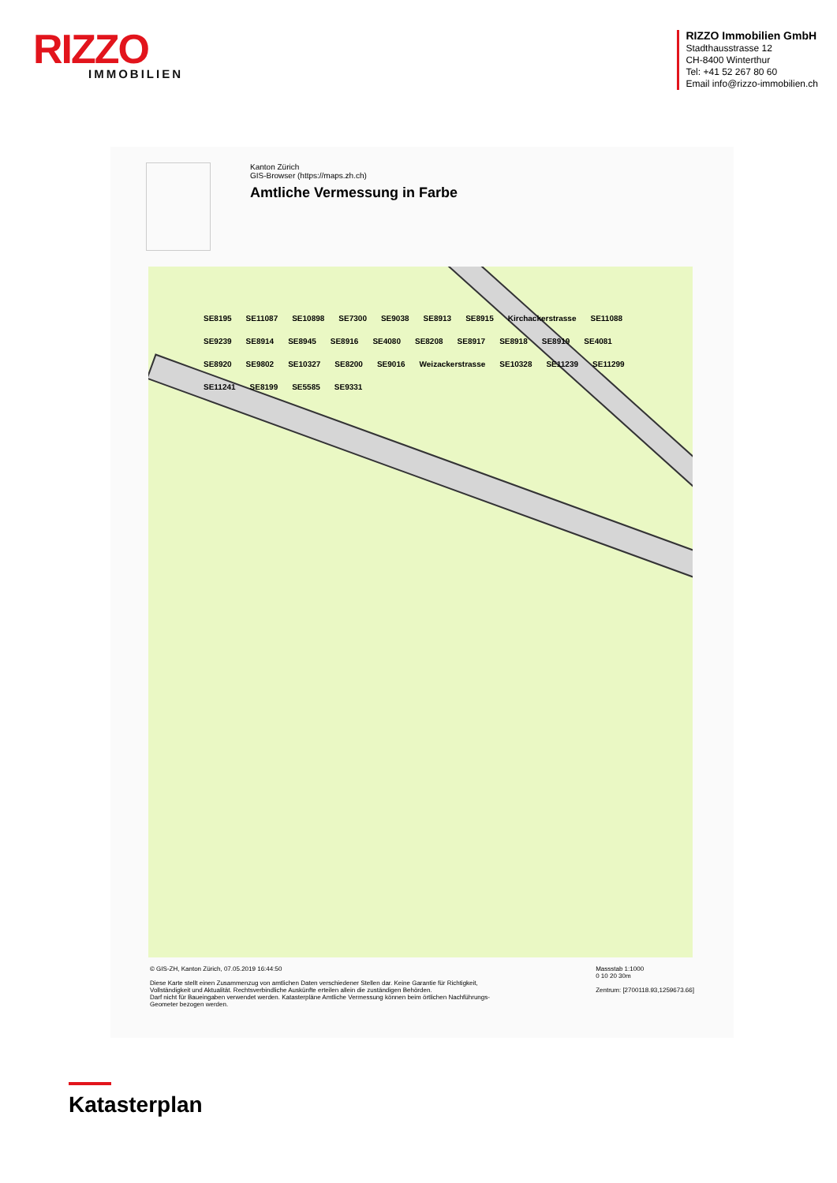RIZZO
IMMOBILIEN
RIZZO Immobilien GmbH
Stadthausstrasse 12
CH-8400 Winterthur
Tel: +41 52 267 80 60
Email info@rizzo-immobilien.ch
Kanton Zürich
GIS-Browser (https://maps.zh.ch)
Amtliche Vermessung in Farbe
SE8195 SE11087 SE10898 SE7300 SE9038 SE8913 SE8915 Kirchackerstrasse SE11088 SE9239 SE8914 SE8945 SE8916 SE4080 SE8208 SE8917 SE8918 SE8919 SE4081 SE8920 SE9802 SE10327 SE8200 SE9016 Weizackerstrasse SE10328 SE11239 SE11299 SE11241 SE8199 SE5585 SE9331
© GIS-ZH, Kanton Zürich, 07.05.2019 16:44:50
Diese Karte stellt einen Zusammenzug von amtlichen Daten verschiedener Stellen dar. Keine Garantie für Richtigkeit,
Vollständigkeit und Aktualität. Rechtsverbindliche Auskünfte erteilen allein die zuständigen Behörden.
Darf nicht für Baueingaben verwendet werden. Katasterpläne Amtliche Vermessung können beim örtlichen Nachführungs-
Geometer bezogen werden.
Massstab 1:1000
0 10 20 30m
Zentrum: [2700118.93,1259673.66]
Katasterplan